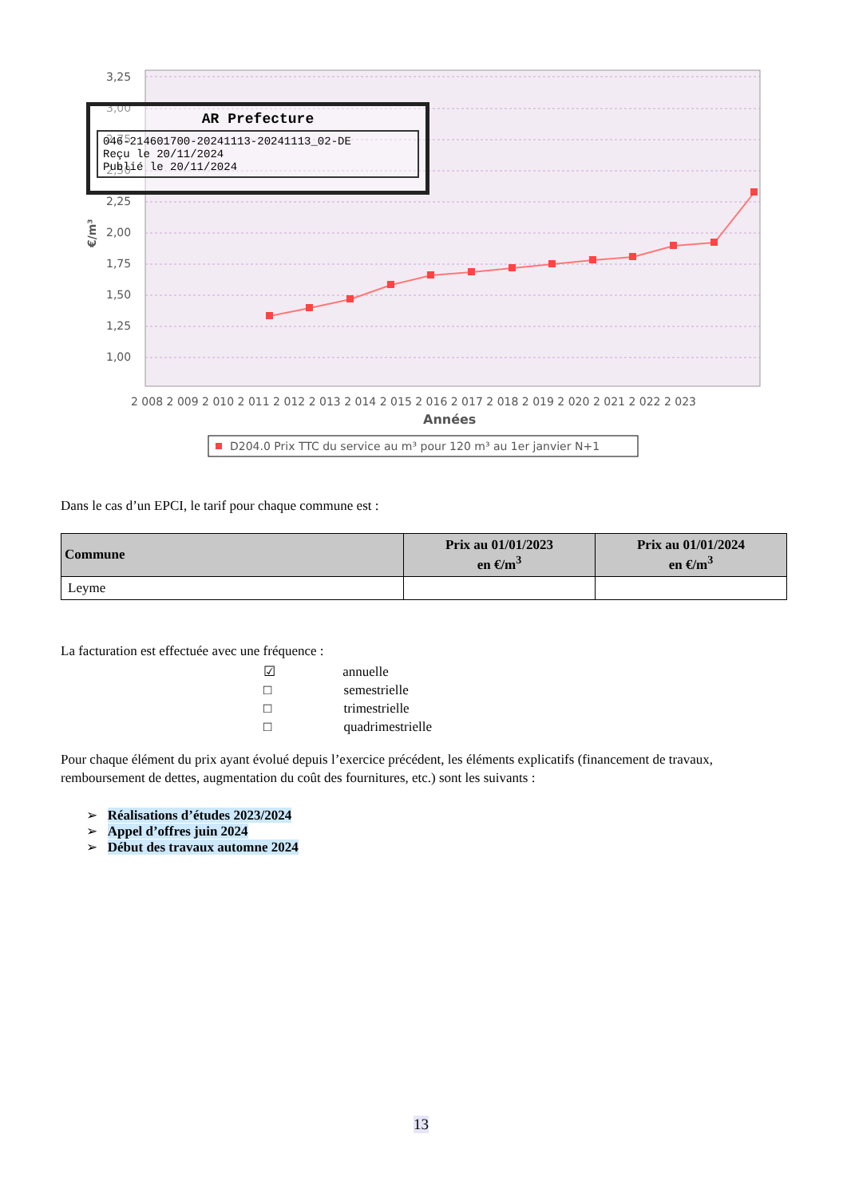3,25
3,00
2,75
2,50
2,25
2,00
1,75
1,50
1,25
1,00
€/m³
2 008 2 009 2 010 2 011 2 012 2 013 2 014 2 015 2 016 2 017 2 018 2 019 2 020 2 021 2 022 2 023
Années
D204.0 Prix TTC du service au m³ pour 120 m³ au 1er janvier N+1
AR Prefecture
046-214601700-20241113-20241113_02-DE
Reçu le 20/11/2024
Publié le 20/11/2024
Dans le cas d’un EPCI, le tarif pour chaque commune est :
| Commune | Prix au 01/01/2023 en €/m<sup>3</sup> | Prix au 01/01/2024 en €/m<sup>3</sup> |
| --- | --- | --- |
| Leyme | | |
La facturation est effectuée avec une fréquence :
☑ annuelle
□ semestrielle
□ trimestrielle
□ quadrimestrielle
Pour chaque élément du prix ayant évolué depuis l’exercice précédent, les éléments explicatifs (financement de travaux, remboursement de dettes, augmentation du coût des fournitures, etc.) sont les suivants :
➢ Réalisations d’études 2023/2024
➢ Appel d’offres juin 2024
➢ Début des travaux automne 2024
13